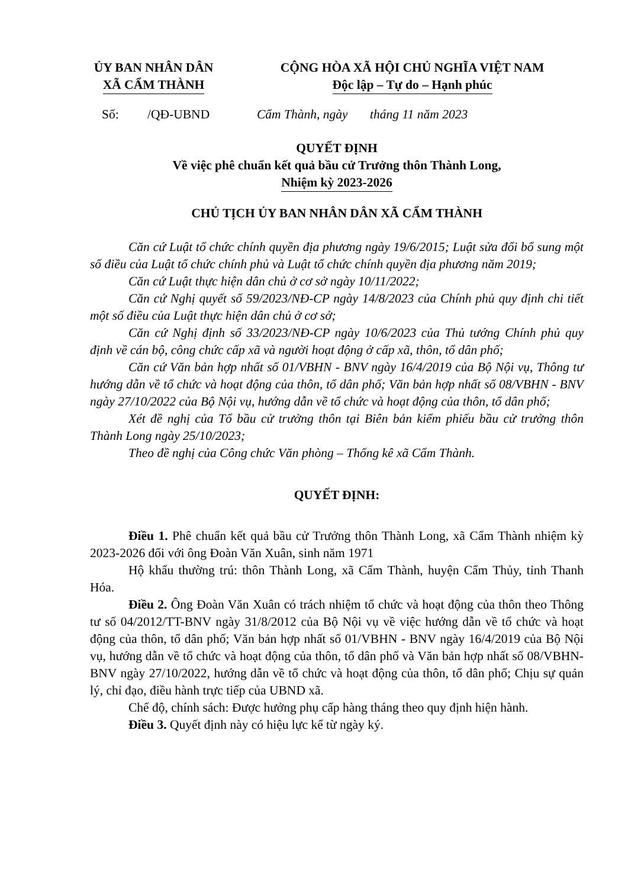ỦY BAN NHÂN DÂN
XÃ CẨM THÀNH
CỘNG HÒA XÃ HỘI CHỦ NGHĨA VIỆT NAM
Độc lập – Tự do – Hạnh phúc
Số: /QĐ-UBND
Cẩm Thành, ngày tháng 11 năm 2023
QUYẾT ĐỊNH
Về việc phê chuẩn kết quả bầu cử Trưởng thôn Thành Long,
Nhiệm kỳ 2023-2026
CHỦ TỊCH ỦY BAN NHÂN DÂN XÃ CẨM THÀNH
Căn cứ Luật tổ chức chính quyền địa phương ngày 19/6/2015; Luật sửa đổi bổ sung một số điều của Luật tổ chức chính phủ và Luật tổ chức chính quyền địa phương năm 2019;
Căn cứ Luật thực hiện dân chủ ở cơ sở ngày 10/11/2022;
Căn cứ Nghị quyết số 59/2023/NĐ-CP ngày 14/8/2023 của Chính phủ quy định chi tiết một số điều của Luật thực hiện dân chủ ở cơ sở;
Căn cứ Nghị định số 33/2023/NĐ-CP ngày 10/6/2023 của Thủ tướng Chính phủ quy định về cán bộ, công chức cấp xã và người hoạt động ở cấp xã, thôn, tổ dân phố;
Căn cứ Văn bản hợp nhất số 01/VBHN - BNV ngày 16/4/2019 của Bộ Nội vụ, Thông tư hướng dẫn về tổ chức và hoạt động của thôn, tổ dân phố; Văn bản hợp nhất số 08/VBHN - BNV ngày 27/10/2022 của Bộ Nội vụ, hướng dẫn về tổ chức và hoạt động của thôn, tổ dân phố;
Xét đề nghị của Tổ bầu cử trưởng thôn tại Biên bản kiểm phiếu bầu cử trưởng thôn Thành Long ngày 25/10/2023;
Theo đề nghị của Công chức Văn phòng – Thống kê xã Cẩm Thành.
QUYẾT ĐỊNH:
Điều 1. Phê chuẩn kết quả bầu cử Trưởng thôn Thành Long, xã Cẩm Thành nhiệm kỳ 2023-2026 đối với ông Đoàn Văn Xuân, sinh năm 1971
Hộ khẩu thường trú: thôn Thành Long, xã Cẩm Thành, huyện Cẩm Thủy, tỉnh Thanh Hóa.
Điều 2. Ông Đoàn Văn Xuân có trách nhiệm tổ chức và hoạt động của thôn theo Thông tư số 04/2012/TT-BNV ngày 31/8/2012 của Bộ Nội vụ về việc hướng dẫn về tổ chức và hoạt động của thôn, tổ dân phố; Văn bản hợp nhất số 01/VBHN - BNV ngày 16/4/2019 của Bộ Nội vụ, hướng dẫn về tổ chức và hoạt động của thôn, tổ dân phố và Văn bản hợp nhất số 08/VBHN-BNV ngày 27/10/2022, hướng dẫn về tổ chức và hoạt động của thôn, tổ dân phố; Chịu sự quản lý, chỉ đạo, điều hành trực tiếp của UBND xã.
Chế độ, chính sách: Được hưởng phụ cấp hàng tháng theo quy định hiện hành.
Điều 3. Quyết định này có hiệu lực kể từ ngày ký.